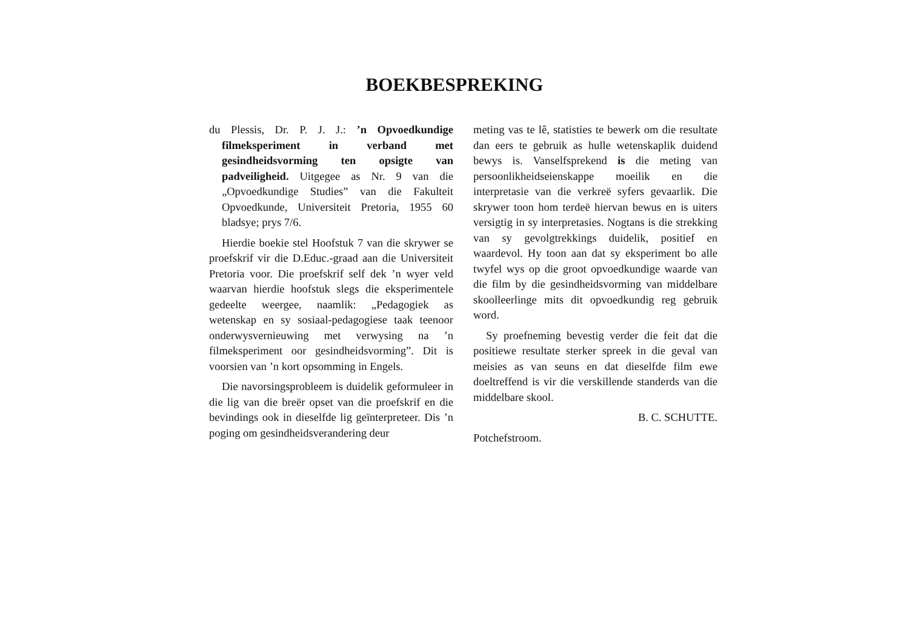BOEKBESPREKING
du Plessis, Dr. P. J. J.: ’n Opvoedkundige filmeksperiment in verband met gesindheidsvorming ten opsigte van padveiligheid. Uitgegee as Nr. 9 van die „Opvoedkundige Studies” van die Fakulteit Opvoedkunde, Universiteit Pretoria, 1955 60 bladsye; prys 7/6.
Hierdie boekie stel Hoofstuk 7 van die skrywer se proefskrif vir die D.Educ.-graad aan die Universiteit Pretoria voor. Die proefskrif self dek ’n wyer veld waarvan hierdie hoofstuk slegs die eksperimentele gedeelte weergee, naamlik: „Pedagogiek as wetenskap en sy sosiaal-pedagogiese taak teenoor onderwysvernieuwing met verwysing na ’n filmeksperiment oor gesindheidsvorming”. Dit is voorsien van ’n kort opsomming in Engels.
Die navorsingsprobleem is duidelik geformuleer in die lig van die breër opset van die proefskrif en die bevindings ook in dieselfde lig geïnterpreteer. Dis ’n poging om gesindheidsverandering deur
meting vas te lê, statisties te bewerk om die resultate dan eers te gebruik as hulle wetenskaplik duidend bewys is. Vanselfsprekend is die meting van persoonlikheidseienskappe moeilik en die interpretasie van die verkreë syfers gevaarlik. Die skrywer toon hom terdeë hiervan bewus en is uiters versigtig in sy interpretasies. Nogtans is die strekking van sy gevolgtrekkings duidelik, positief en waardevol. Hy toon aan dat sy eksperiment bo alle twyfel wys op die groot opvoedkundige waarde van die film by die gesindheidsvorming van middelbare skoolleerlinge mits dit opvoedkundig reg gebruik word.
Sy proefneming bevestig verder die feit dat die positiewe resultate sterker spreek in die geval van meisies as van seuns en dat dieselfde film ewe doeltreffend is vir die verskillende standerds van die middelbare skool.
B. C. SCHUTTE.
Potchefstroom.